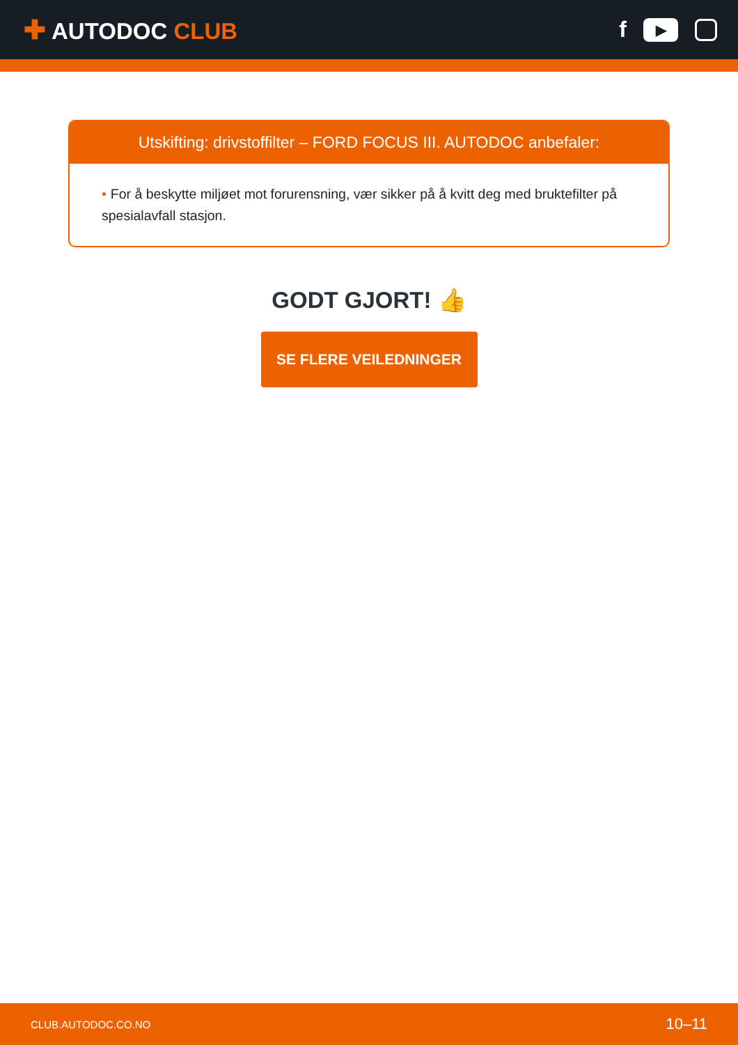✚ AUTODOC CLUB
f
▶
Utskifting: drivstoffilter – FORD FOCUS III. AUTODOC anbefaler:
• For å beskytte miljøet mot forurensning, vær sikker på å kvitt deg med bruktefilter på spesialavfall stasjon.
GODT GJORT! 👍
SE FLERE VEILEDNINGER
CLUB.AUTODOC.CO.NO
10–11